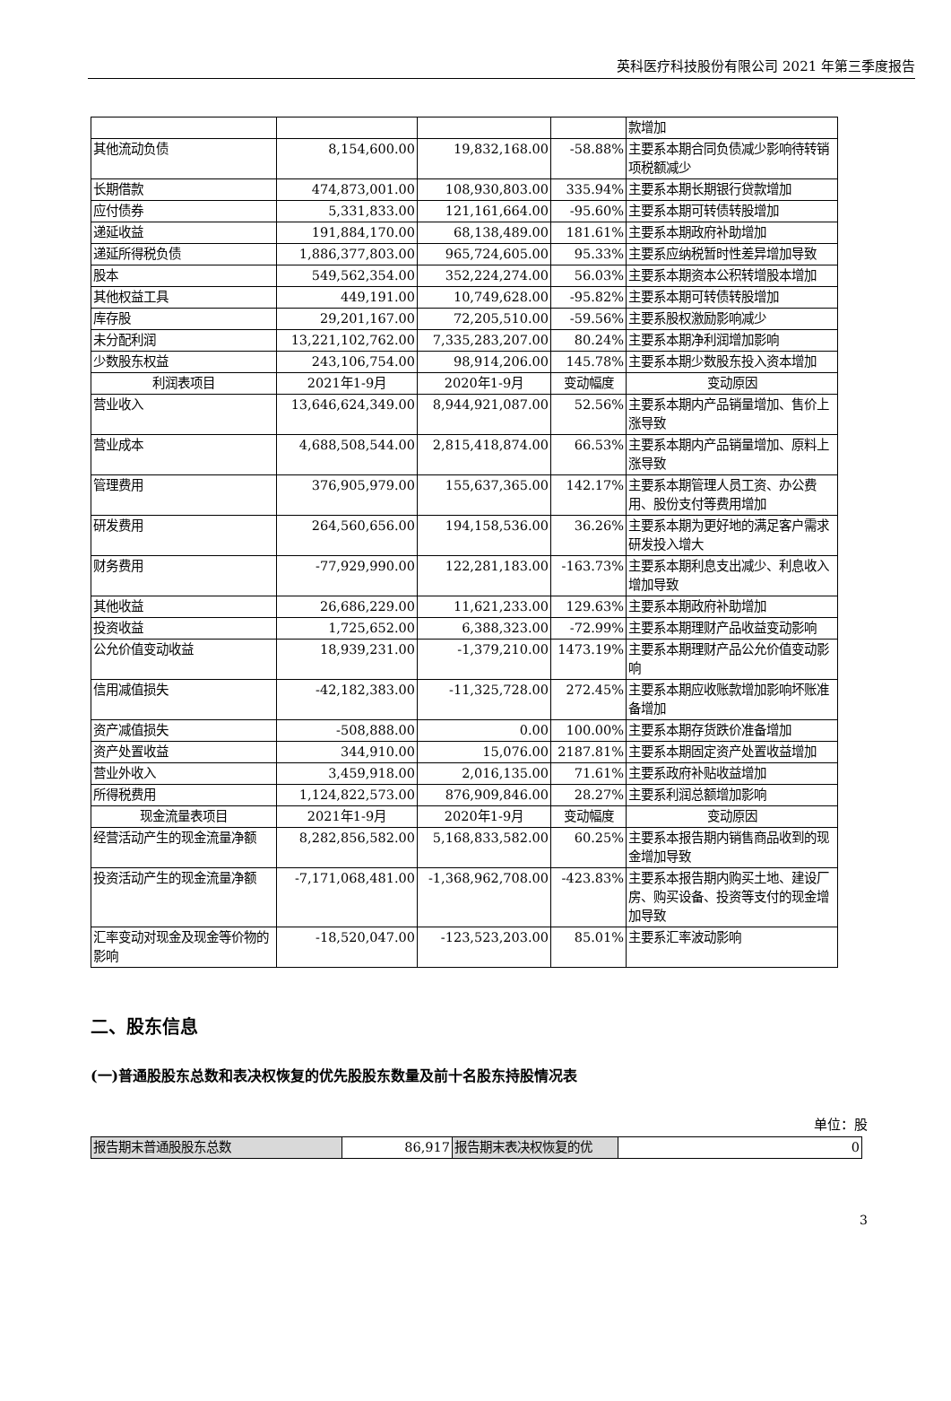英科医疗科技股份有限公司 2021 年第三季度报告
| | | | | 款增加 |
| 其他流动负债 | 8,154,600.00 | 19,832,168.00 | -58.88% | 主要系本期合同负债减少影响待转销项税额减少 |
| 长期借款 | 474,873,001.00 | 108,930,803.00 | 335.94% | 主要系本期长期银行贷款增加 |
| 应付债券 | 5,331,833.00 | 121,161,664.00 | -95.60% | 主要系本期可转债转股增加 |
| 递延收益 | 191,884,170.00 | 68,138,489.00 | 181.61% | 主要系本期政府补助增加 |
| 递延所得税负债 | 1,886,377,803.00 | 965,724,605.00 | 95.33% | 主要系应纳税暂时性差异增加导致 |
| 股本 | 549,562,354.00 | 352,224,274.00 | 56.03% | 主要系本期资本公积转增股本增加 |
| 其他权益工具 | 449,191.00 | 10,749,628.00 | -95.82% | 主要系本期可转债转股增加 |
| 库存股 | 29,201,167.00 | 72,205,510.00 | -59.56% | 主要系股权激励影响减少 |
| 未分配利润 | 13,221,102,762.00 | 7,335,283,207.00 | 80.24% | 主要系本期净利润增加影响 |
| 少数股东权益 | 243,106,754.00 | 98,914,206.00 | 145.78% | 主要系本期少数股东投入资本增加 |
| 利润表项目 | 2021年1-9月 | 2020年1-9月 | 变动幅度 | 变动原因 |
| 营业收入 | 13,646,624,349.00 | 8,944,921,087.00 | 52.56% | 主要系本期内产品销量增加、售价上涨导致 |
| 营业成本 | 4,688,508,544.00 | 2,815,418,874.00 | 66.53% | 主要系本期内产品销量增加、原料上涨导致 |
| 管理费用 | 376,905,979.00 | 155,637,365.00 | 142.17% | 主要系本期管理人员工资、办公费用、股份支付等费用增加 |
| 研发费用 | 264,560,656.00 | 194,158,536.00 | 36.26% | 主要系本期为更好地的满足客户需求研发投入增大 |
| 财务费用 | -77,929,990.00 | 122,281,183.00 | -163.73% | 主要系本期利息支出减少、利息收入增加导致 |
| 其他收益 | 26,686,229.00 | 11,621,233.00 | 129.63% | 主要系本期政府补助增加 |
| 投资收益 | 1,725,652.00 | 6,388,323.00 | -72.99% | 主要系本期理财产品收益变动影响 |
| 公允价值变动收益 | 18,939,231.00 | -1,379,210.00 | 1473.19% | 主要系本期理财产品公允价值变动影响 |
| 信用减值损失 | -42,182,383.00 | -11,325,728.00 | 272.45% | 主要系本期应收账款增加影响坏账准备增加 |
| 资产减值损失 | -508,888.00 | 0.00 | 100.00% | 主要系本期存货跌价准备增加 |
| 资产处置收益 | 344,910.00 | 15,076.00 | 2187.81% | 主要系本期固定资产处置收益增加 |
| 营业外收入 | 3,459,918.00 | 2,016,135.00 | 71.61% | 主要系政府补贴收益增加 |
| 所得税费用 | 1,124,822,573.00 | 876,909,846.00 | 28.27% | 主要系利润总额增加影响 |
| 现金流量表项目 | 2021年1-9月 | 2020年1-9月 | 变动幅度 | 变动原因 |
| 经营活动产生的现金流量净额 | 8,282,856,582.00 | 5,168,833,582.00 | 60.25% | 主要系本报告期内销售商品收到的现金增加导致 |
| 投资活动产生的现金流量净额 | -7,171,068,481.00 | -1,368,962,708.00 | -423.83% | 主要系本报告期内购买土地、建设厂房、购买设备、投资等支付的现金增加导致 |
| 汇率变动对现金及现金等价物的影响 | -18,520,047.00 | -123,523,203.00 | 85.01% | 主要系汇率波动影响 |
二、股东信息
(一)普通股股东总数和表决权恢复的优先股股东数量及前十名股东持股情况表
单位：股
| 报告期末普通股股东总数 | 86,917 | 报告期末表决权恢复的优 | 0 |
3